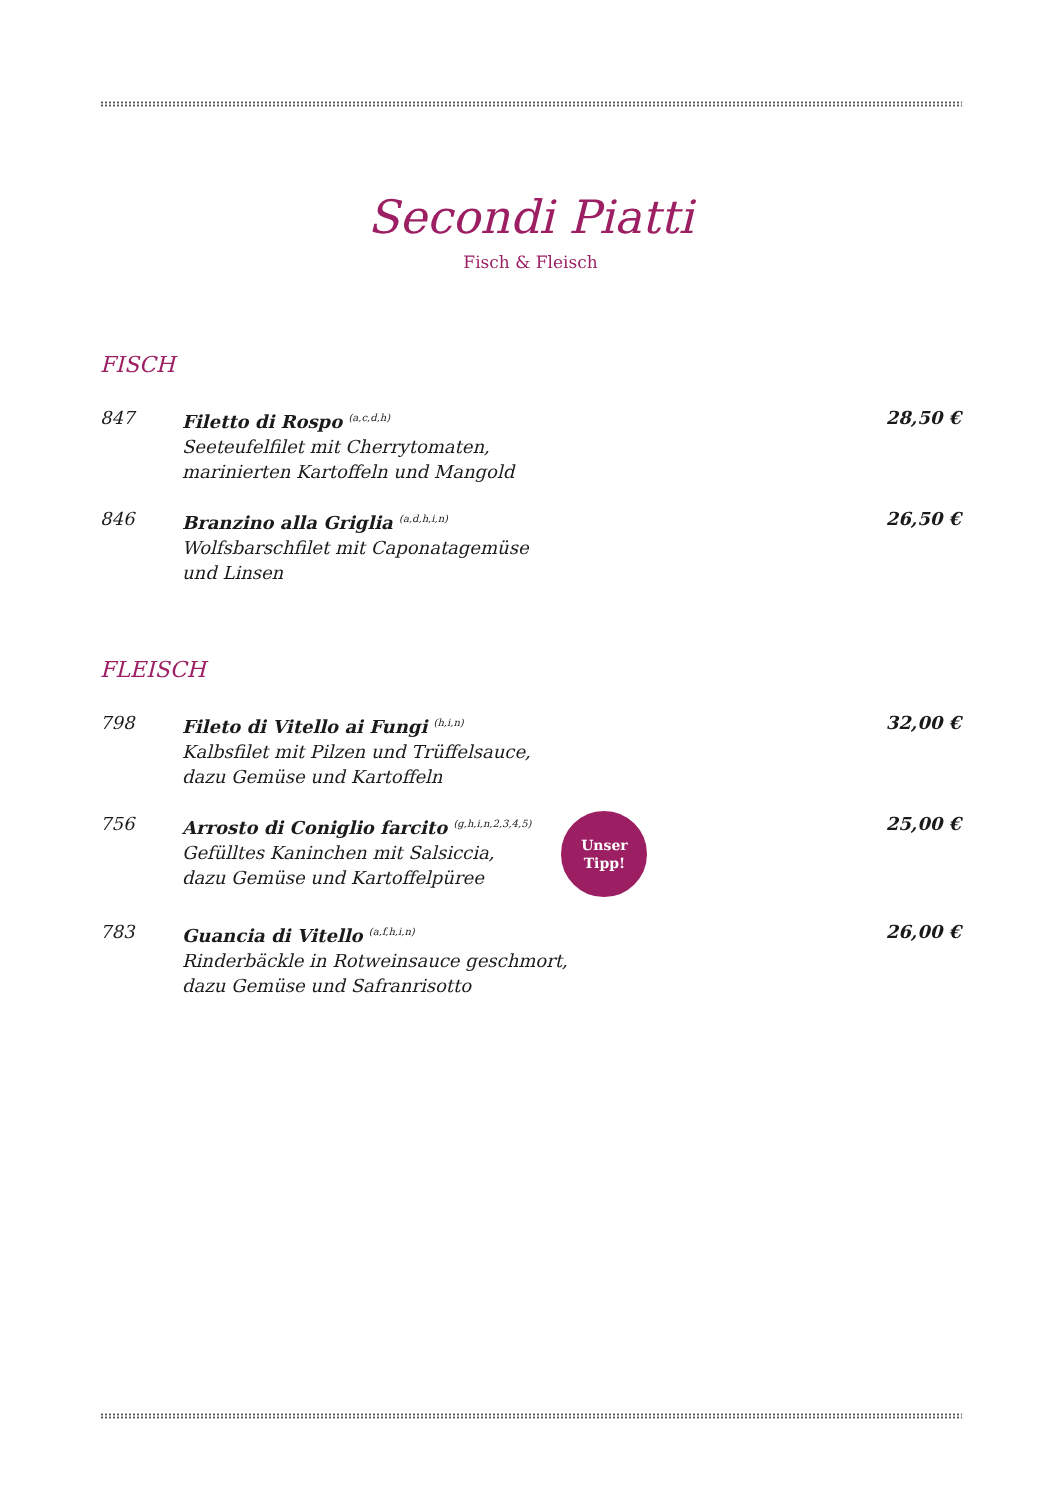Secondi Piatti
Fisch & Fleisch
FISCH
847 Filetto di Rospo <sup>(a,c,d,h)</sup>
Seeteufelfilet mit Cherrytomaten,
marinierten Kartoffeln und Mangold
28,50 €
846 Branzino alla Griglia <sup>(a,d,h,i,n)</sup>
Wolfsbarschfilet mit Caponatagemüse
und Linsen
26,50 €
FLEISCH
798 Fileto di Vitello ai Fungi <sup>(h,i,n)</sup>
Kalbsfilet mit Pilzen und Trüffelsauce,
dazu Gemüse und Kartoffeln
32,00 €
756 Arrosto di Coniglio farcito <sup>(g,h,i,n,2,3,4,5)</sup>
Gefülltes Kaninchen mit Salsiccia,
dazu Gemüse und Kartoffelpüree
Unser
Tipp!
25,00 €
783 Guancia di Vitello <sup>(a,f,h,i,n)</sup>
Rinderbäckle in Rotweinsauce geschmort,
dazu Gemüse und Safranrisotto
26,00 €